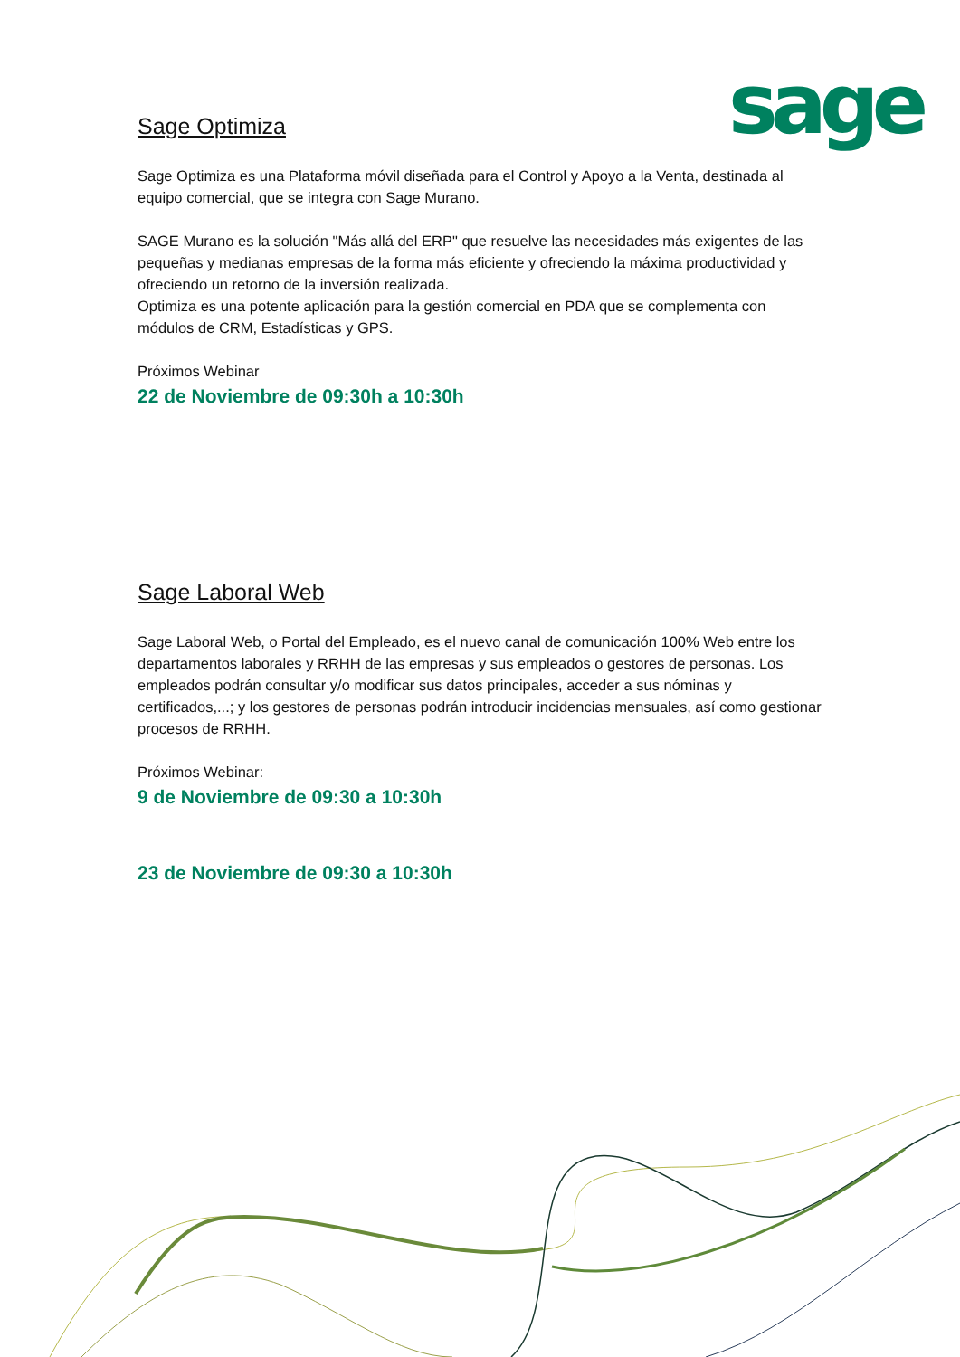sage
Sage Optimiza
Sage Optimiza es una Plataforma móvil diseñada para el Control y Apoyo a la Venta, destinada al equipo comercial, que se integra con Sage Murano.
SAGE Murano es la solución "Más allá del ERP" que resuelve las necesidades más exigentes de las pequeñas y medianas empresas de la forma más eficiente y ofreciendo la máxima productividad y ofreciendo un retorno de la inversión realizada.
Optimiza es una potente aplicación para la gestión comercial en PDA que se complementa con módulos de CRM, Estadísticas y GPS.
Próximos Webinar
22 de Noviembre de 09:30h a 10:30h
Sage Laboral Web
Sage Laboral Web, o Portal del Empleado, es el nuevo canal de comunicación 100% Web entre los departamentos laborales y RRHH de las empresas y sus empleados o gestores de personas. Los empleados podrán consultar y/o modificar sus datos principales, acceder a sus nóminas y certificados,...; y los gestores de personas podrán introducir incidencias mensuales, así como gestionar procesos de RRHH.
Próximos Webinar:
9 de Noviembre de 09:30 a 10:30h
23 de Noviembre de 09:30 a 10:30h